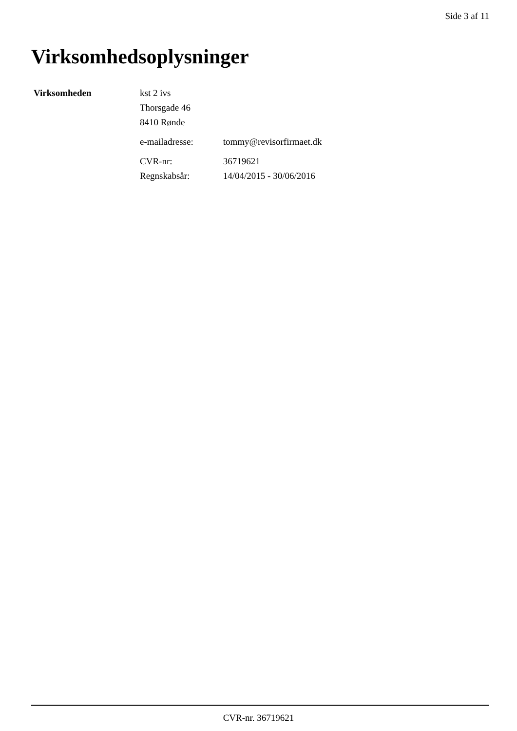Side 3 af 11
Virksomhedsoplysninger
Virksomheden kst 2 ivs
Thorsgade 46
8410 Rønde
e-mailadresse: tommy@revisorfirmaet.dk
CVR-nr: 36719621
Regnskabsår: 14/04/2015 - 30/06/2016
CVR-nr. 36719621